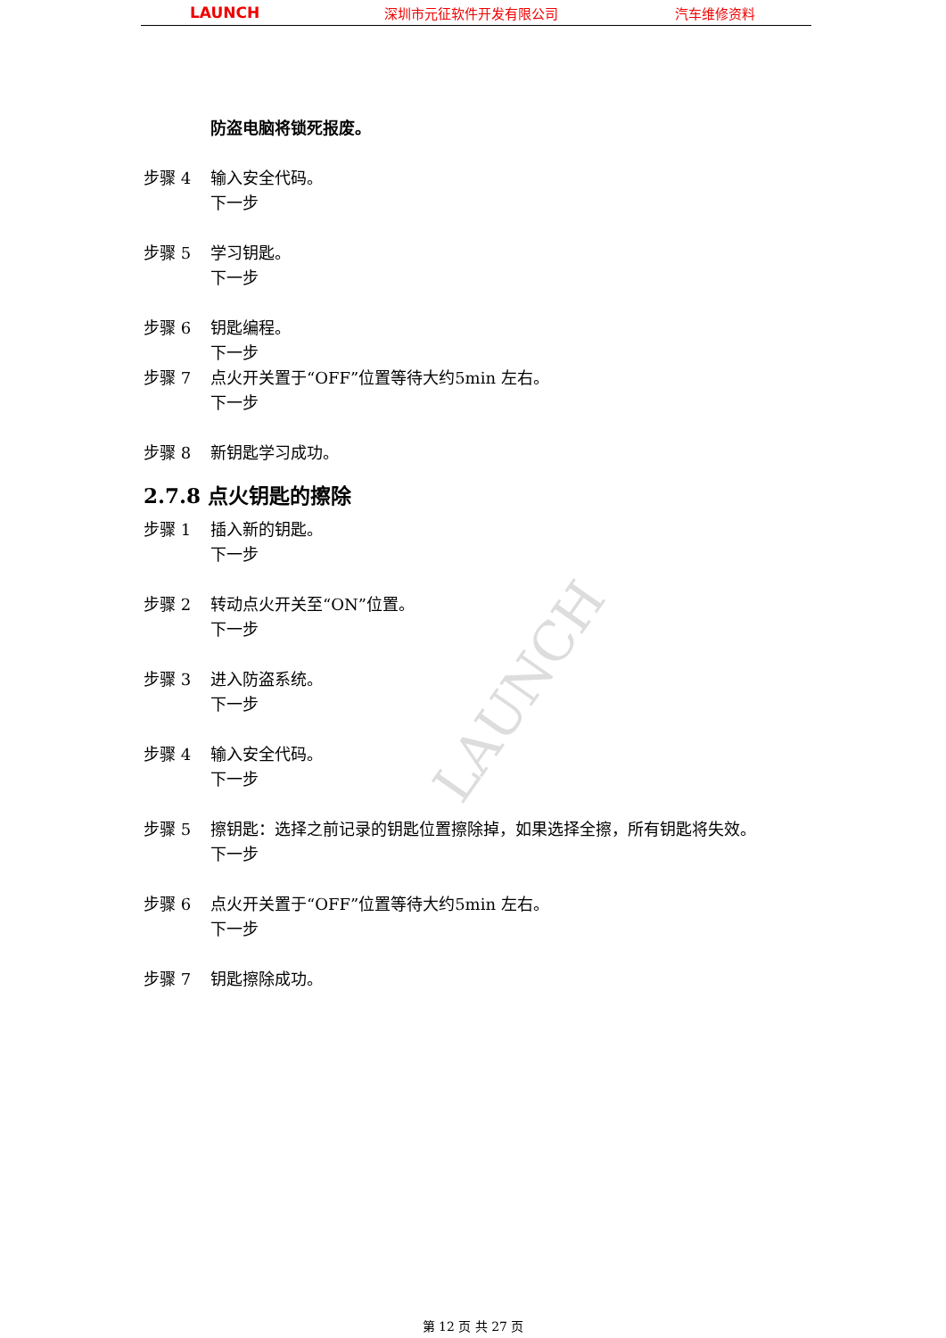LAUNCH 深圳市元征软件开发有限公司 汽车维修资料
LAUNCH
防盗电脑将锁死报废。
步骤 4 输入安全代码。
下一步
步骤 5 学习钥匙。
下一步
步骤 6 钥匙编程。
下一步
步骤 7 点火开关置于“OFF”位置等待大约5min 左右。
下一步
步骤 8 新钥匙学习成功。
2.7.8 点火钥匙的擦除
步骤 1 插入新的钥匙。
下一步
步骤 2 转动点火开关至“ON”位置。
下一步
步骤 3 进入防盗系统。
下一步
步骤 4 输入安全代码。
下一步
步骤 5 擦钥匙：选择之前记录的钥匙位置擦除掉，如果选择全擦，所有钥匙将失效。
下一步
步骤 6 点火开关置于“OFF”位置等待大约5min 左右。
下一步
步骤 7 钥匙擦除成功。
第 12 页 共 27 页